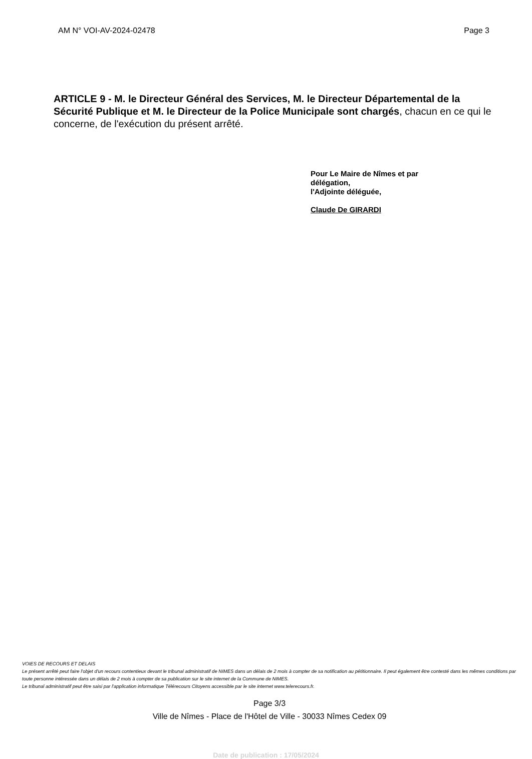AM N° VOI-AV-2024-02478 Page 3
ARTICLE 9 - M. le Directeur Général des Services, M. le Directeur Départemental de la Sécurité Publique et M. le Directeur de la Police Municipale sont chargés, chacun en ce qui le concerne, de l'exécution du présent arrêté.
Pour Le Maire de Nîmes et par
délégation,
l'Adjointe déléguée,
Claude De GIRARDI
VOIES DE RECOURS ET DELAIS
Le présent arrêté peut faire l'objet d'un recours contentieux devant le tribunal administratif de NIMES dans un délais de 2 mois à compter de sa notification au pétitionnaire. Il peut également être contesté dans les mêmes conditions par toute personne intéressée dans un délais de 2 mois à compter de sa publication sur le site internet de la Commune de NIMES.
Le tribunal administratif peut être saisi par l'application informatique Télérecours Citoyens accessible par le site internet www.telerecours.fr.
Page 3/3
Ville de Nîmes - Place de l'Hôtel de Ville - 30033 Nîmes Cedex 09
Date de publication : 17/05/2024